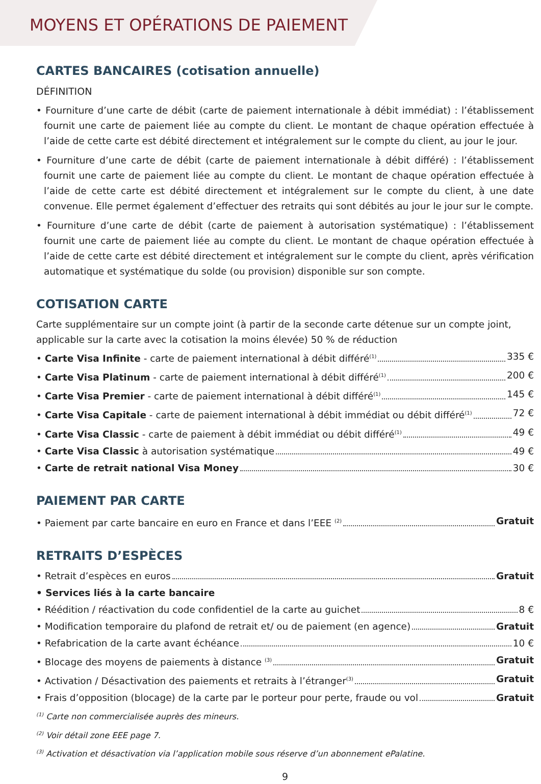MOYENS ET OPÉRATIONS DE PAIEMENT
CARTES BANCAIRES (cotisation annuelle)
DÉFINITION
• Fourniture d’une carte de débit (carte de paiement internationale à débit immédiat) : l’établissement fournit une carte de paiement liée au compte du client. Le montant de chaque opération effectuée à l’aide de cette carte est débité directement et intégralement sur le compte du client, au jour le jour.
• Fourniture d’une carte de débit (carte de paiement internationale à débit différé) : l’établissement fournit une carte de paiement liée au compte du client. Le montant de chaque opération effectuée à l’aide de cette carte est débité directement et intégralement sur le compte du client, à une date convenue. Elle permet également d’effectuer des retraits qui sont débités au jour le jour sur le compte.
• Fourniture d’une carte de débit (carte de paiement à autorisation systématique) : l’établissement fournit une carte de paiement liée au compte du client. Le montant de chaque opération effectuée à l’aide de cette carte est débité directement et intégralement sur le compte du client, après vérification automatique et systématique du solde (ou provision) disponible sur son compte.
COTISATION CARTE
Carte supplémentaire sur un compte joint (à partir de la seconde carte détenue sur un compte joint, applicable sur la carte avec la cotisation la moins élevée) 50 % de réduction
• Carte Visa Infinite - carte de paiement international à débit différé<sup>(1)</sup> 335 €
• Carte Visa Platinum - carte de paiement international à débit différé<sup>(1)</sup> 200 €
• Carte Visa Premier - carte de paiement international à débit différé<sup>(1)</sup> 145 €
• Carte Visa Capitale - carte de paiement international à débit immédiat ou débit différé<sup>(1)</sup> 72 €
• Carte Visa Classic - carte de paiement à débit immédiat ou débit différé<sup>(1)</sup> 49 €
• Carte Visa Classic à autorisation systématique 49 €
• Carte de retrait national Visa Money 30 €
PAIEMENT PAR CARTE
• Paiement par carte bancaire en euro en France et dans l’EEE <sup>(2)</sup> Gratuit
RETRAITS D’ESPÈCES
• Retrait d’espèces en euros Gratuit
• Services liés à la carte bancaire
• Réédition / réactivation du code confidentiel de la carte au guichet 8 €
• Modification temporaire du plafond de retrait et/ ou de paiement (en agence) Gratuit
• Refabrication de la carte avant échéance 10 €
• Blocage des moyens de paiements à distance <sup>(3)</sup> Gratuit
• Activation / Désactivation des paiements et retraits à l’étranger<sup>(3)</sup> Gratuit
• Frais d’opposition (blocage) de la carte par le porteur pour perte, fraude ou vol Gratuit
<sup>(1)</sup> Carte non commercialisée auprès des mineurs.
<sup>(2)</sup> Voir détail zone EEE page 7.
<sup>(3)</sup> Activation et désactivation via l’application mobile sous réserve d’un abonnement ePalatine.
9